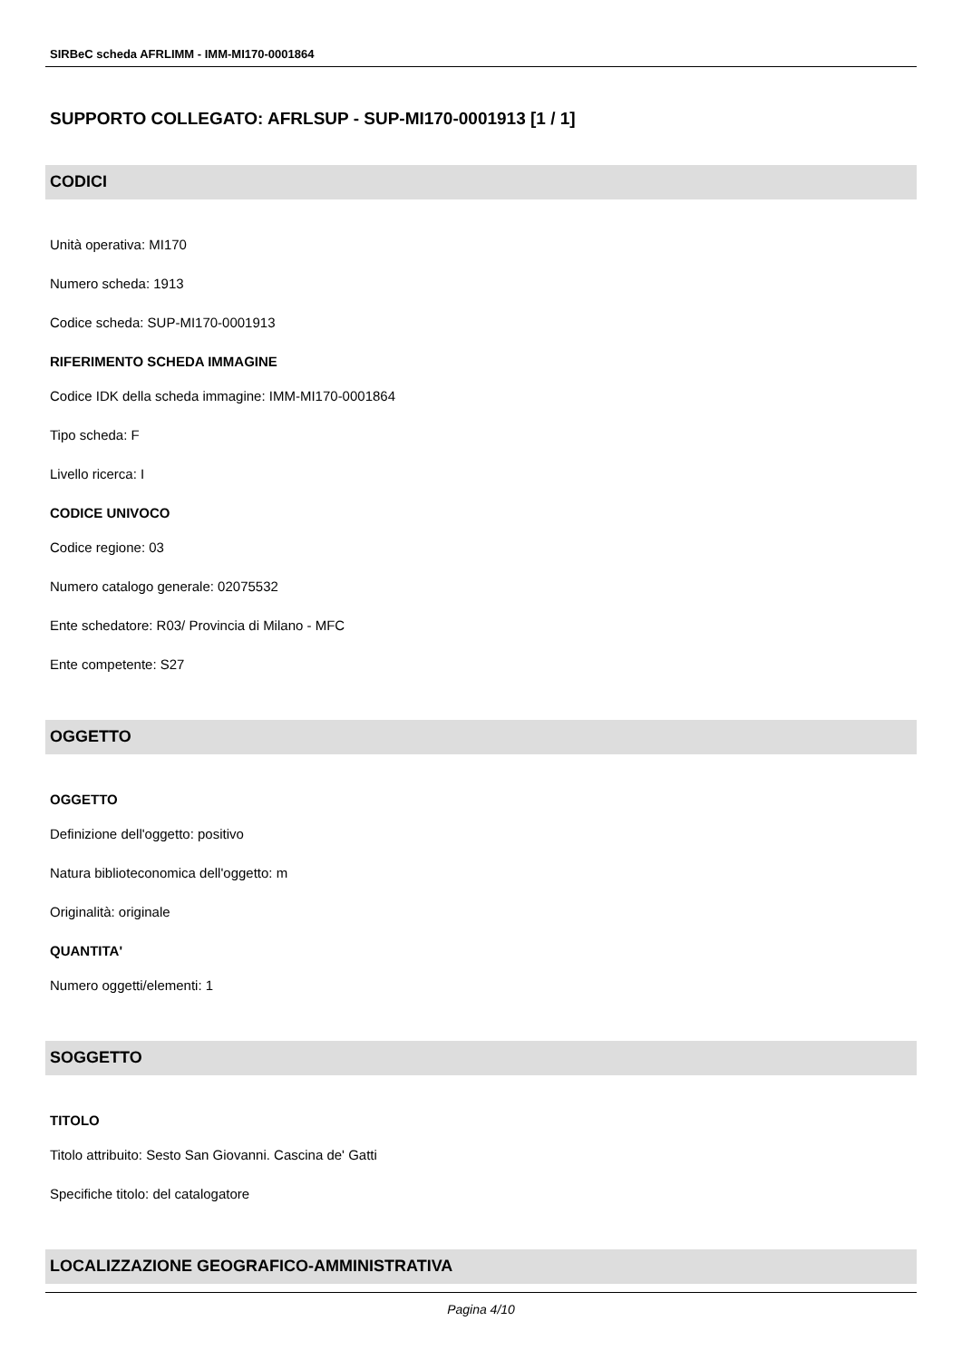SIRBeC scheda AFRLIMM - IMM-MI170-0001864
SUPPORTO COLLEGATO: AFRLSUP - SUP-MI170-0001913 [1 / 1]
CODICI
Unità operativa: MI170
Numero scheda: 1913
Codice scheda: SUP-MI170-0001913
RIFERIMENTO SCHEDA IMMAGINE
Codice IDK della scheda immagine: IMM-MI170-0001864
Tipo scheda: F
Livello ricerca: I
CODICE UNIVOCO
Codice regione: 03
Numero catalogo generale: 02075532
Ente schedatore: R03/ Provincia di Milano - MFC
Ente competente: S27
OGGETTO
OGGETTO
Definizione dell'oggetto: positivo
Natura biblioteconomica dell'oggetto: m
Originalità: originale
QUANTITA'
Numero oggetti/elementi: 1
SOGGETTO
TITOLO
Titolo attribuito: Sesto San Giovanni. Cascina de' Gatti
Specifiche titolo: del catalogatore
LOCALIZZAZIONE GEOGRAFICO-AMMINISTRATIVA
Pagina 4/10